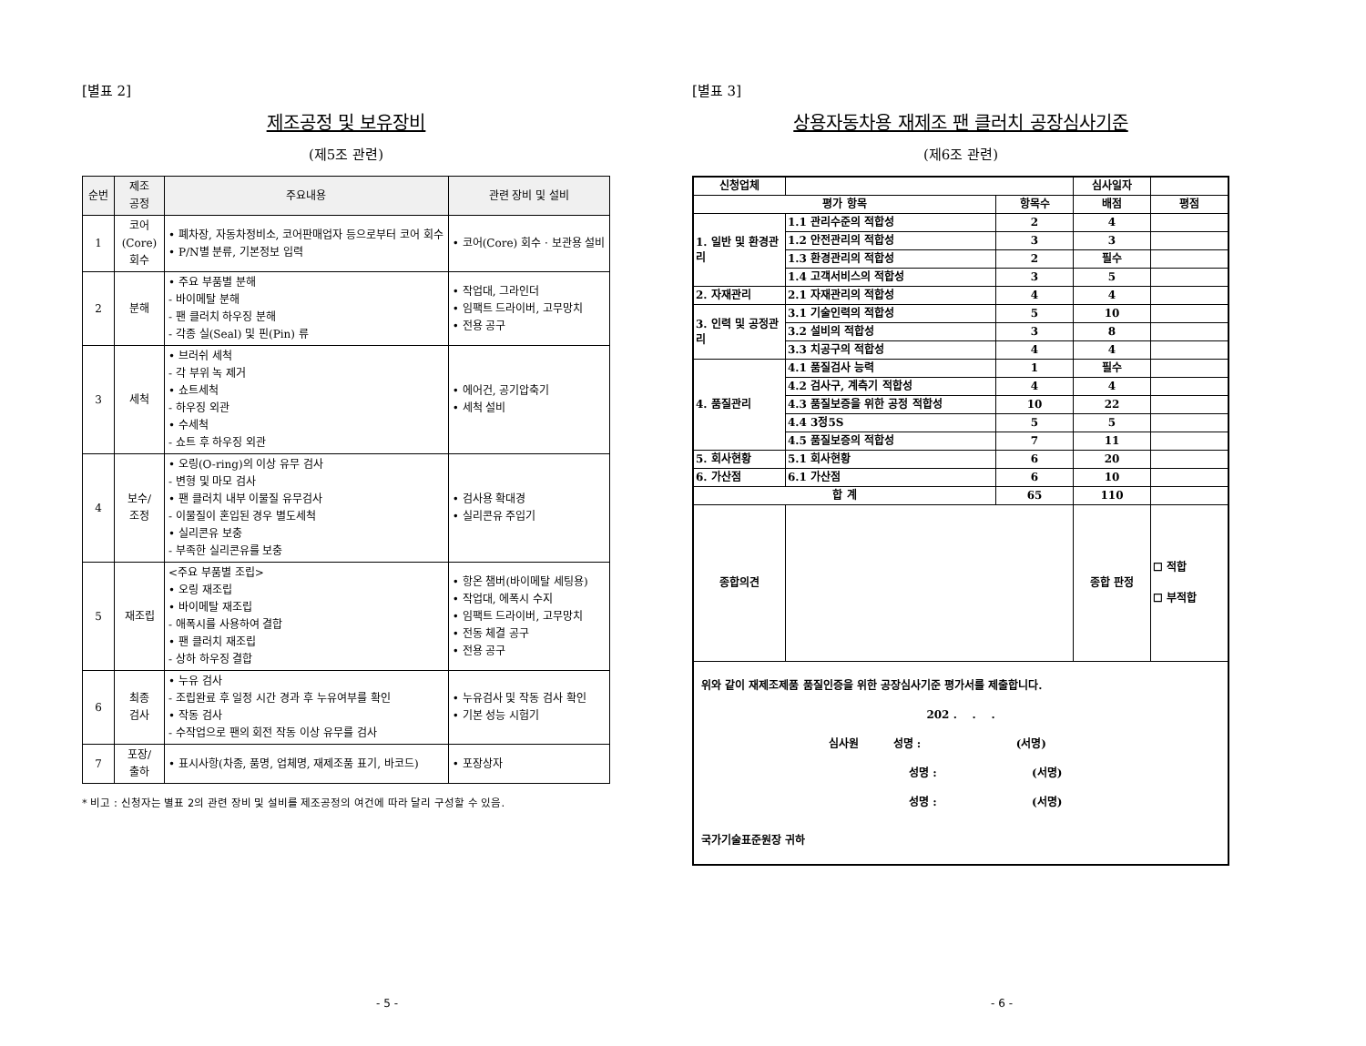[별표 2]
제조공정 및 보유장비
(제5조 관련)
| 순번 | 제조 공정 | 주요내용 | 관련 장비 및 설비 |
| --- | --- | --- | --- |
| 1 | 코어 (Core) 회수 | • 폐차장, 자동차정비소, 코어판매업자 등으로부터 코어 회수 • P/N별 분류, 기본정보 입력 | • 코어(Core) 회수 · 보관용 설비 |
| 2 | 분해 | • 주요 부품별 분해 - 바이메탈 분해 - 팬 클러치 하우징 분해 - 각종 실(Seal) 및 핀(Pin) 류 | • 작업대, 그라인더 • 임팩트 드라이버, 고무망치 • 전용 공구 |
| 3 | 세척 | • 브러쉬 세척 - 각 부위 녹 제거 • 쇼트세척 - 하우징 외관 • 수세척 - 쇼트 후 하우징 외관 | • 에어건, 공기압축기 • 세척 설비 |
| 4 | 보수/ 조정 | • 오링(O-ring)의 이상 유무 검사 - 변형 및 마모 검사 • 팬 클러치 내부 이물질 유무검사 - 이물질이 혼입된 경우 별도세척 • 실리콘유 보충 - 부족한 실리콘유를 보충 | • 검사용 확대경 • 실리콘유 주입기 |
| 5 | 재조립 | <주요 부품별 조립> • 오링 재조립 • 바이메탈 재조립 - 애폭시를 사용하여 결합 • 팬 클러치 재조립 - 상하 하우징 결합 | • 항온 챔버(바이메탈 세팅용) • 작업대, 에폭시 수지 • 임팩트 드라이버, 고무망치 • 전동 체결 공구 • 전용 공구 |
| 6 | 최종 검사 | • 누유 검사 - 조립완료 후 일정 시간 경과 후 누유여부를 확인 • 작동 검사 - 수작업으로 팬의 회전 작동 이상 유무를 검사 | • 누유검사 및 작동 검사 확인 • 기본 성능 시험기 |
| 7 | 포장/ 출하 | • 표시사항(차종, 품명, 업체명, 재제조품 표기, 바코드) | • 포장상자 |
* 비고 : 신청자는 별표 2의 관련 장비 및 설비를 제조공정의 여건에 따라 달리 구성할 수 있음.
- 5 -
[별표 3]
상용자동차용 재제조 팬 클러치 공장심사기준
(제6조 관련)
| 신청업체 | | | 심사일자 | |
| 평가 항목 | | 항목수 | 배점 | 평점 |
| 1. 일반 및 환경관리 | 1.1 관리수준의 적합성 | 2 | 4 | |
| | 1.2 안전관리의 적합성 | 3 | 3 | |
| | 1.3 환경관리의 적합성 | 2 | 필수 | |
| | 1.4 고객서비스의 적합성 | 3 | 5 | |
| 2. 자재관리 | 2.1 자재관리의 적합성 | 4 | 4 | |
| 3. 인력 및 공정관리 | 3.1 기술인력의 적합성 | 5 | 10 | |
| | 3.2 설비의 적합성 | 3 | 8 | |
| | 3.3 치공구의 적합성 | 4 | 4 | |
| 4. 품질관리 | 4.1 품질검사 능력 | 1 | 필수 | |
| | 4.2 검사구, 계측기 적합성 | 4 | 4 | |
| | 4.3 품질보증을 위한 공정 적합성 | 10 | 22 | |
| | 4.4 3정5S | 5 | 5 | |
| | 4.5 품질보증의 적합성 | 7 | 11 | |
| 5. 회사현황 | 5.1 회사현황 | 6 | 20 | |
| 6. 가산점 | 6.1 가산점 | 6 | 10 | |
| 합 계 | | 65 | 110 | |
| 종합의견 | | | 종합 판정 | ☐ 적합 ☐ 부적합 |
| 위와 같이 재제조제품 품질인증을 위한 공장심사기준 평가서를 제출합니다. 202 . . . 심사원 성명 : (서명) 성명 : (서명) 성명 : (서명) 국가기술표준원장 귀하 | | | | |
- 6 -